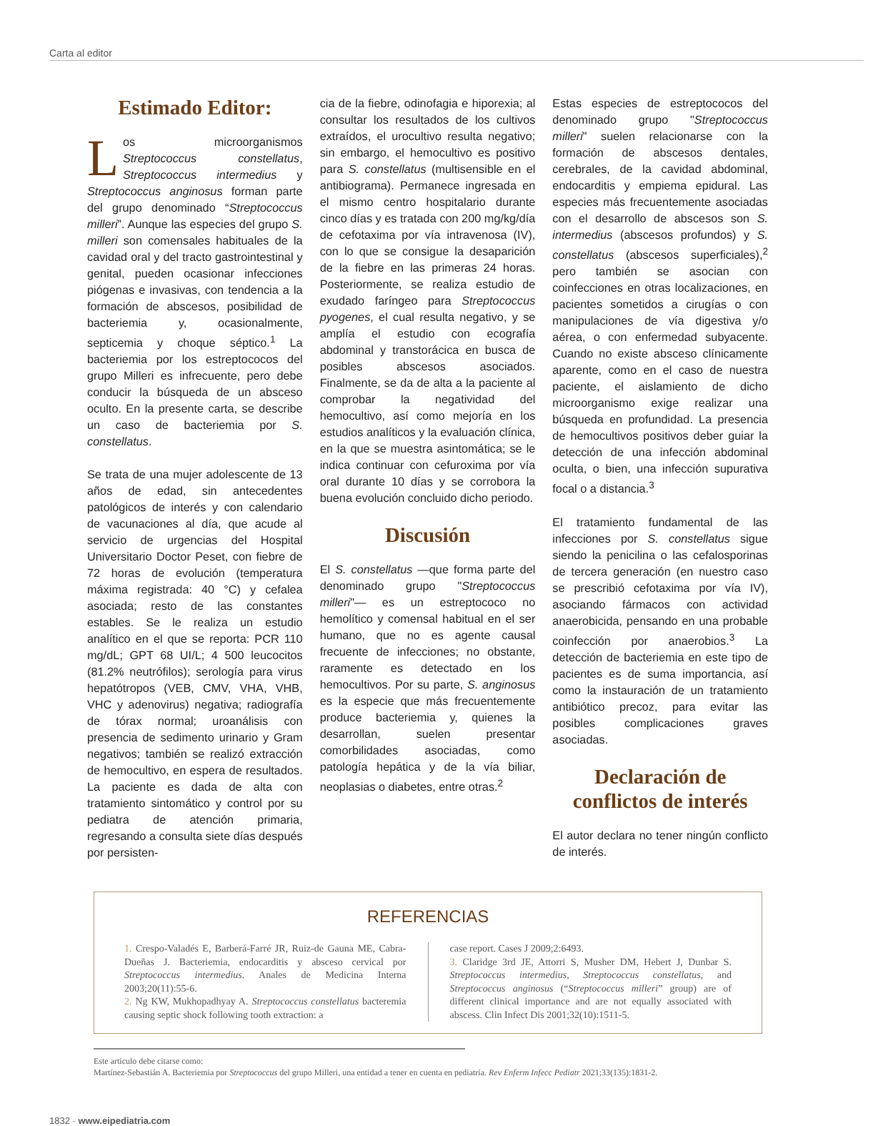Carta al editor
Estimado Editor:
Los microorganismos Streptococcus constellatus, Streptococcus intermedius y Streptococcus anginosus forman parte del grupo denominado “Streptococcus milleri”. Aunque las especies del grupo S. milleri son comensales habituales de la cavidad oral y del tracto gastrointestinal y genital, pueden ocasionar infecciones piógenas e invasivas, con tendencia a la formación de abscesos, posibilidad de bacteriemia y, ocasionalmente, septicemia y choque séptico.<sup>1</sup> La bacteriemia por los estreptococos del grupo Milleri es infrecuente, pero debe conducir la búsqueda de un absceso oculto. En la presente carta, se describe un caso de bacteriemia por S. constellatus.
Se trata de una mujer adolescente de 13 años de edad, sin antecedentes patológicos de interés y con calendario de vacunaciones al día, que acude al servicio de urgencias del Hospital Universitario Doctor Peset, con fiebre de 72 horas de evolución (temperatura máxima registrada: 40 °C) y cefalea asociada; resto de las constantes estables. Se le realiza un estudio analítico en el que se reporta: PCR 110 mg/dL; GPT 68 UI/L; 4 500 leucocitos (81.2% neutrófilos); serología para virus hepatótropos (VEB, CMV, VHA, VHB, VHC y adenovirus) negativa; radiografía de tórax normal; uroanálisis con presencia de sedimento urinario y Gram negativos; también se realizó extracción de hemocultivo, en espera de resultados. La paciente es dada de alta con tratamiento sintomático y control por su pediatra de atención primaria, regresando a consulta siete días después por persisten-
cia de la fiebre, odinofagia e hiporexia; al consultar los resultados de los cultivos extraídos, el urocultivo resulta negativo; sin embargo, el hemocultivo es positivo para S. constellatus (multisensible en el antibiograma). Permanece ingresada en el mismo centro hospitalario durante cinco días y es tratada con 200 mg/kg/día de cefotaxima por vía intravenosa (IV), con lo que se consigue la desaparición de la fiebre en las primeras 24 horas. Posteriormente, se realiza estudio de exudado faríngeo para Streptococcus pyogenes, el cual resulta negativo, y se amplía el estudio con ecografía abdominal y transtorácica en busca de posibles abscesos asociados. Finalmente, se da de alta a la paciente al comprobar la negatividad del hemocultivo, así como mejoría en los estudios analíticos y la evaluación clínica, en la que se muestra asintomática; se le indica continuar con cefuroxima por vía oral durante 10 días y se corrobora la buena evolución concluido dicho periodo.
Discusión
El S. constellatus —que forma parte del denominado grupo "Streptococcus milleri"— es un estreptococo no hemolítico y comensal habitual en el ser humano, que no es agente causal frecuente de infecciones; no obstante, raramente es detectado en los hemocultivos. Por su parte, S. anginosus es la especie que más frecuentemente produce bacteriemia y, quienes la desarrollan, suelen presentar comorbilidades asociadas, como patología hepática y de la vía biliar, neoplasias o diabetes, entre otras.<sup>2</sup>
Estas especies de estreptococos del denominado grupo "Streptococcus milleri" suelen relacionarse con la formación de abscesos dentales, cerebrales, de la cavidad abdominal, endocarditis y empiema epidural. Las especies más frecuentemente asociadas con el desarrollo de abscesos son S. intermedius (abscesos profundos) y S. constellatus (abscesos superficiales),<sup>2</sup> pero también se asocian con coinfecciones en otras localizaciones, en pacientes sometidos a cirugías o con manipulaciones de vía digestiva y/o aérea, o con enfermedad subyacente. Cuando no existe absceso clínicamente aparente, como en el caso de nuestra paciente, el aislamiento de dicho microorganismo exige realizar una búsqueda en profundidad. La presencia de hemocultivos positivos deber guiar la detección de una infección abdominal oculta, o bien, una infección supurativa focal o a distancia.<sup>3</sup>
El tratamiento fundamental de las infecciones por S. constellatus sigue siendo la penicilina o las cefalosporinas de tercera generación (en nuestro caso se prescribió cefotaxima por vía IV), asociando fármacos con actividad anaerobicida, pensando en una probable coinfección por anaerobios.<sup>3</sup> La detección de bacteriemia en este tipo de pacientes es de suma importancia, así como la instauración de un tratamiento antibiótico precoz, para evitar las posibles complicaciones graves asociadas.
Declaración de conflictos de interés
El autor declara no tener ningún conflicto de interés.
REFERENCIAS
1. Crespo-Valadés E, Barberá-Farré JR, Ruiz-de Gauna ME, Cabra-Dueñas J. Bacteriemia, endocarditis y absceso cervical por Streptococcus intermedius. Anales de Medicina Interna 2003;20(11):55-6.
2. Ng KW, Mukhopadhyay A. Streptococcus constellatus bacteremia causing septic shock following tooth extraction: a
case report. Cases J 2009;2:6493.
3. Claridge 3rd JE, Attorri S, Musher DM, Hebert J, Dunbar S. Streptococcus intermedius, Streptococcus constellatus, and Streptococcus anginosus (“Streptococcus milleri” group) are of different clinical importance and are not equally associated with abscess. Clin Infect Dis 2001;32(10):1511-5.
Este artículo debe citarse como:
Martínez-Sebastián A. Bacteriemia por Streptococcus del grupo Milleri, una entidad a tener en cuenta en pediatría. Rev Enferm Infecc Pediatr 2021;33(135):1831-2.
1832 · www.eipediatria.com